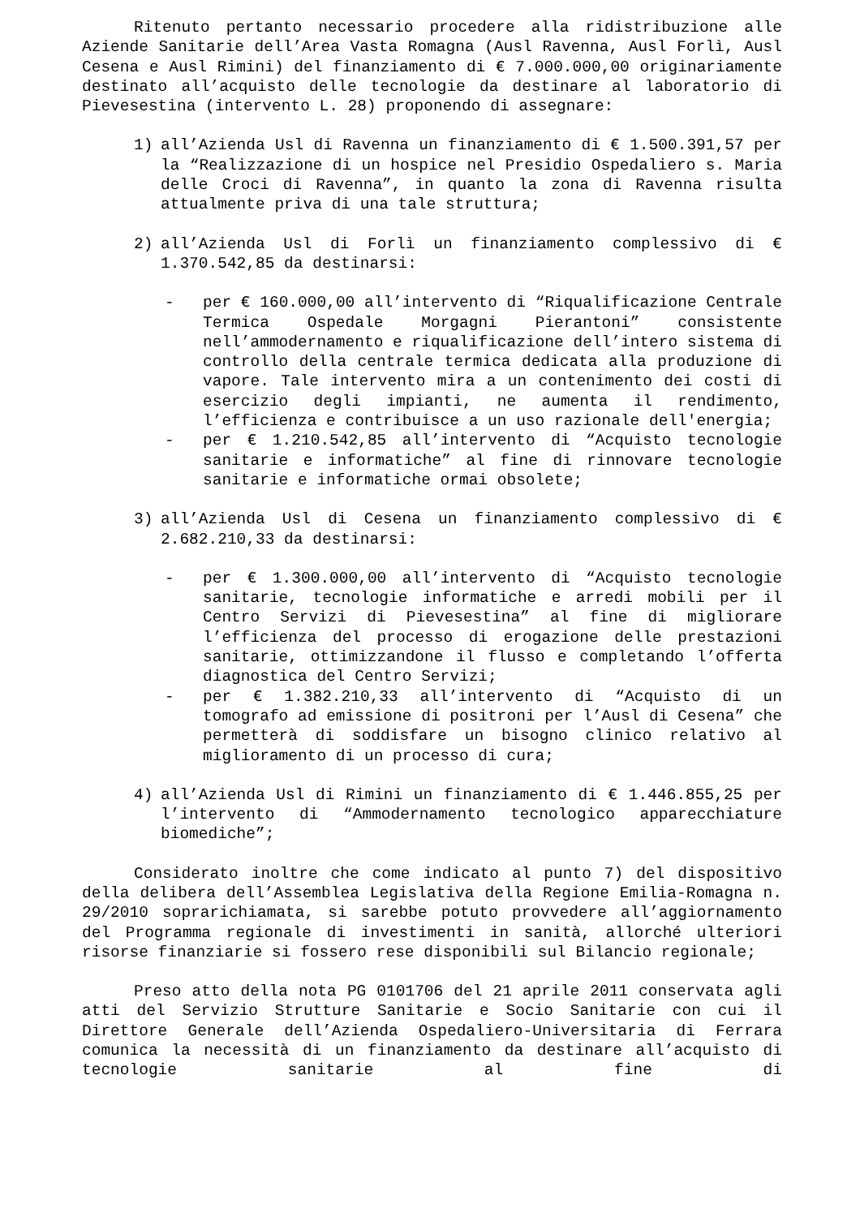Ritenuto pertanto necessario procedere alla ridistribuzione alle Aziende Sanitarie dell’Area Vasta Romagna (Ausl Ravenna, Ausl Forlì, Ausl Cesena e Ausl Rimini) del finanziamento di € 7.000.000,00 originariamente destinato all’acquisto delle tecnologie da destinare al laboratorio di Pievesestina (intervento L. 28) proponendo di assegnare:
1) all’Azienda Usl di Ravenna un finanziamento di € 1.500.391,57 per la “Realizzazione di un hospice nel Presidio Ospedaliero s. Maria delle Croci di Ravenna”, in quanto la zona di Ravenna risulta attualmente priva di una tale struttura;
2) all’Azienda Usl di Forlì un finanziamento complessivo di € 1.370.542,85 da destinarsi:
- per € 160.000,00 all’intervento di “Riqualificazione Centrale Termica Ospedale Morgagni Pierantoni” consistente nell’ammodernamento e riqualificazione dell’intero sistema di controllo della centrale termica dedicata alla produzione di vapore. Tale intervento mira a un contenimento dei costi di esercizio degli impianti, ne aumenta il rendimento, l’efficienza e contribuisce a un uso razionale dell'energia;
- per € 1.210.542,85 all’intervento di “Acquisto tecnologie sanitarie e informatiche” al fine di rinnovare tecnologie sanitarie e informatiche ormai obsolete;
3) all’Azienda Usl di Cesena un finanziamento complessivo di € 2.682.210,33 da destinarsi:
- per € 1.300.000,00 all’intervento di “Acquisto tecnologie sanitarie, tecnologie informatiche e arredi mobili per il Centro Servizi di Pievesestina” al fine di migliorare l’efficienza del processo di erogazione delle prestazioni sanitarie, ottimizzandone il flusso e completando l’offerta diagnostica del Centro Servizi;
- per € 1.382.210,33 all’intervento di “Acquisto di un tomografo ad emissione di positroni per l’Ausl di Cesena” che permetterà di soddisfare un bisogno clinico relativo al miglioramento di un processo di cura;
4) all’Azienda Usl di Rimini un finanziamento di € 1.446.855,25 per l’intervento di “Ammodernamento tecnologico apparecchiature biomediche”;
Considerato inoltre che come indicato al punto 7) del dispositivo della delibera dell’Assemblea Legislativa della Regione Emilia-Romagna n. 29/2010 soprarichiamata, si sarebbe potuto provvedere all’aggiornamento del Programma regionale di investimenti in sanità, allorché ulteriori risorse finanziarie si fossero rese disponibili sul Bilancio regionale;
Preso atto della nota PG 0101706 del 21 aprile 2011 conservata agli atti del Servizio Strutture Sanitarie e Socio Sanitarie con cui il Direttore Generale dell’Azienda Ospedaliero-Universitaria di Ferrara comunica la necessità di un finanziamento da destinare all’acquisto di tecnologie sanitarie al fine di